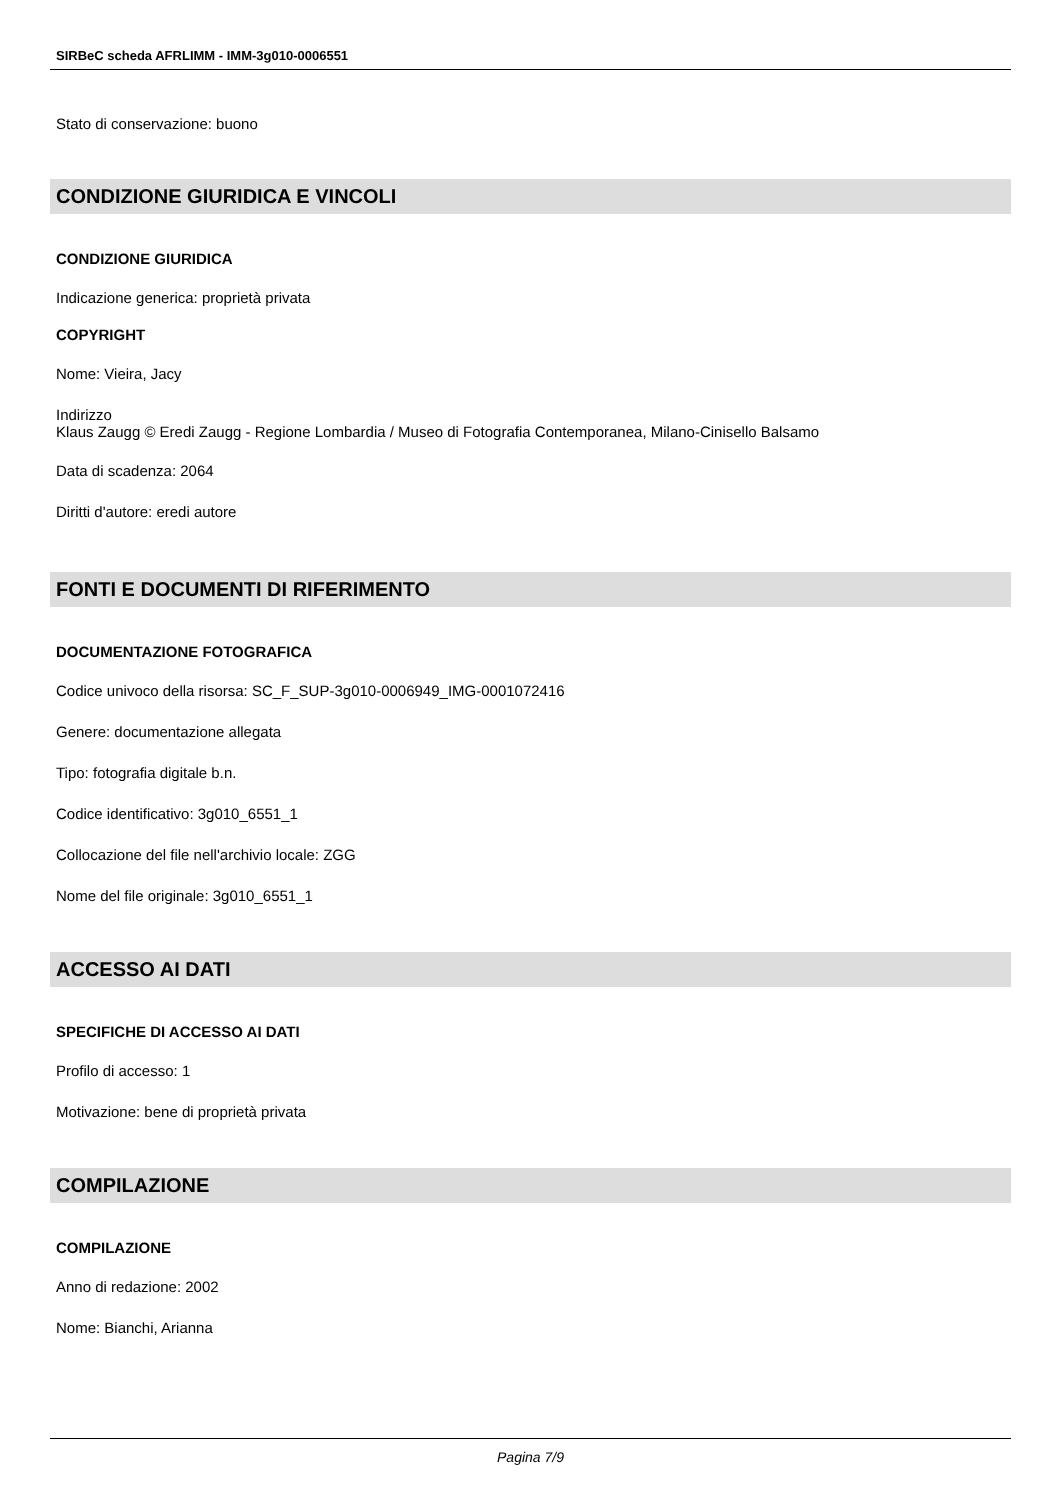SIRBeC scheda AFRLIMM - IMM-3g010-0006551
Stato di conservazione: buono
CONDIZIONE GIURIDICA E VINCOLI
CONDIZIONE GIURIDICA
Indicazione generica: proprietà privata
COPYRIGHT
Nome: Vieira, Jacy
Indirizzo
Klaus Zaugg © Eredi Zaugg - Regione Lombardia / Museo di Fotografia Contemporanea, Milano-Cinisello Balsamo
Data di scadenza: 2064
Diritti d'autore: eredi autore
FONTI E DOCUMENTI DI RIFERIMENTO
DOCUMENTAZIONE FOTOGRAFICA
Codice univoco della risorsa: SC_F_SUP-3g010-0006949_IMG-0001072416
Genere: documentazione allegata
Tipo: fotografia digitale b.n.
Codice identificativo: 3g010_6551_1
Collocazione del file nell'archivio locale: ZGG
Nome del file originale: 3g010_6551_1
ACCESSO AI DATI
SPECIFICHE DI ACCESSO AI DATI
Profilo di accesso: 1
Motivazione: bene di proprietà privata
COMPILAZIONE
COMPILAZIONE
Anno di redazione: 2002
Nome: Bianchi, Arianna
Pagina 7/9